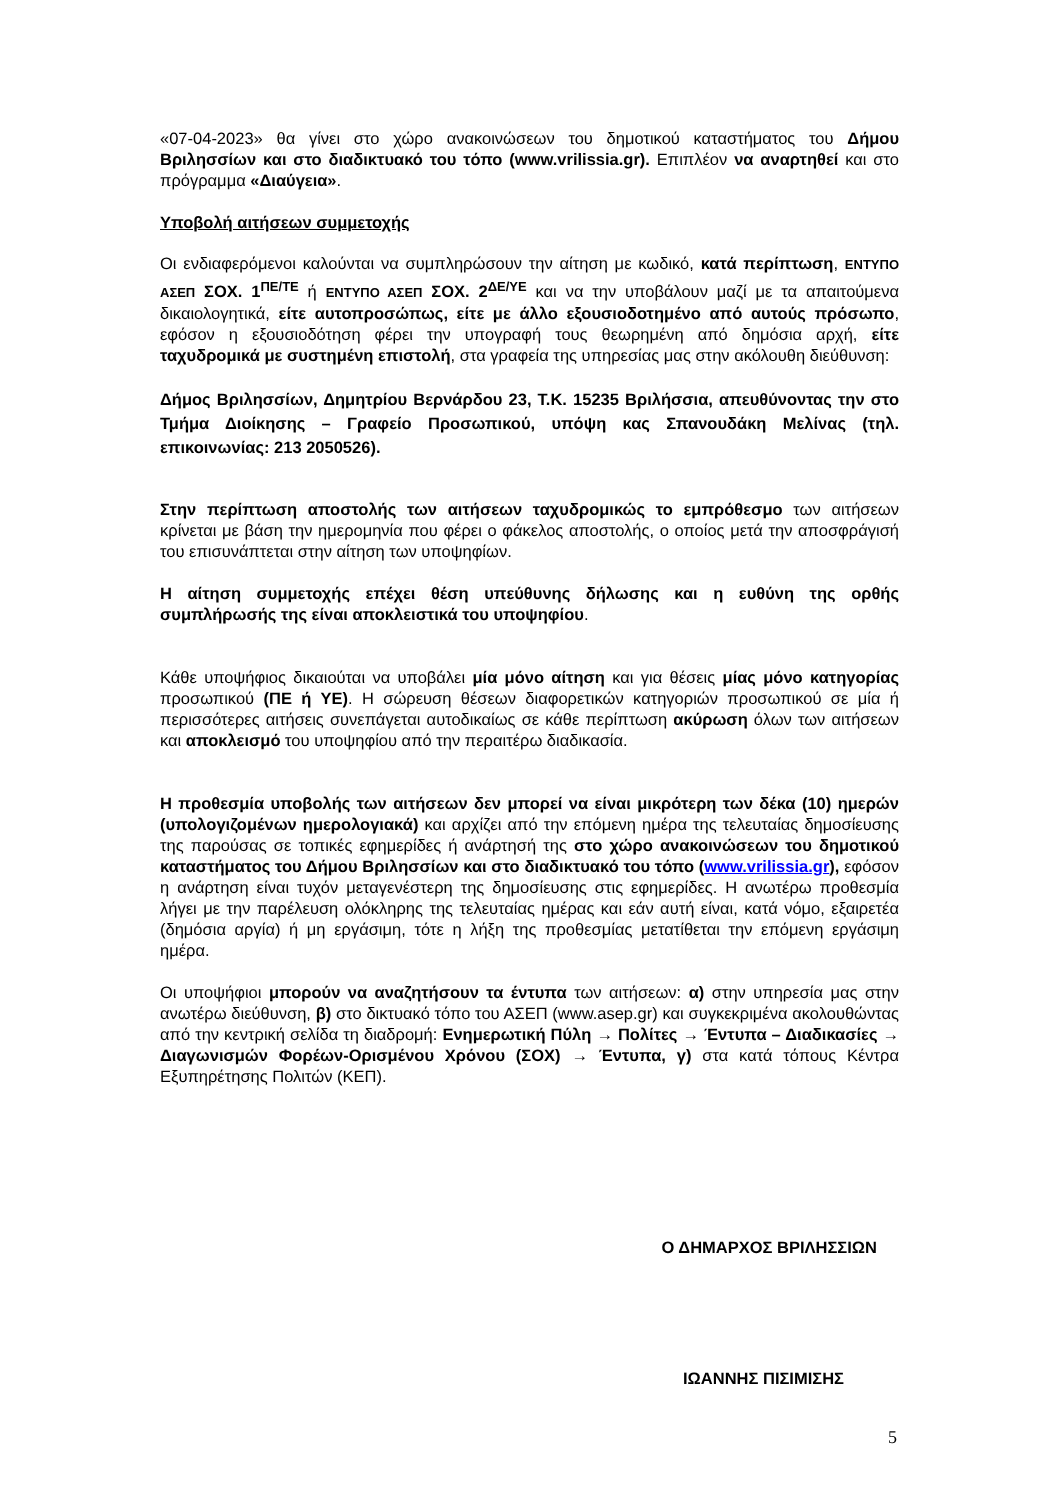«07-04-2023» θα γίνει στο χώρο ανακοινώσεων του δημοτικού καταστήματος του Δήμου Βριλησσίων και στο διαδικτυακό του τόπο (www.vrilissia.gr). Επιπλέον να αναρτηθεί και στο πρόγραμμα «Διαύγεια».
Υποβολή αιτήσεων συμμετοχής
Οι ενδιαφερόμενοι καλούνται να συμπληρώσουν την αίτηση με κωδικό, κατά περίπτωση, ΕΝΤΥΠΟ ΑΣΕΠ ΣΟΧ. 1<sup>ΠΕ/ΤΕ</sup> ή ΕΝΤΥΠΟ ΑΣΕΠ ΣΟΧ. 2<sup>ΔΕ/ΥΕ</sup> και να την υποβάλουν μαζί με τα απαιτούμενα δικαιολογητικά, είτε αυτοπροσώπως, είτε με άλλο εξουσιοδοτημένο από αυτούς πρόσωπο, εφόσον η εξουσιοδότηση φέρει την υπογραφή τους θεωρημένη από δημόσια αρχή, είτε ταχυδρομικά με συστημένη επιστολή, στα γραφεία της υπηρεσίας μας στην ακόλουθη διεύθυνση:
Δήμος Βριλησσίων, Δημητρίου Βερνάρδου 23, Τ.Κ. 15235 Βριλήσσια, απευθύνοντας την στο Τμήμα Διοίκησης – Γραφείο Προσωπικού, υπόψη κας Σπανουδάκη Μελίνας (τηλ. επικοινωνίας: 213 2050526).
Στην περίπτωση αποστολής των αιτήσεων ταχυδρομικώς το εμπρόθεσμο των αιτήσεων κρίνεται με βάση την ημερομηνία που φέρει ο φάκελος αποστολής, ο οποίος μετά την αποσφράγισή του επισυνάπτεται στην αίτηση των υποψηφίων.
Η αίτηση συμμετοχής επέχει θέση υπεύθυνης δήλωσης και η ευθύνη της ορθής συμπλήρωσής της είναι αποκλειστικά του υποψηφίου.
Κάθε υποψήφιος δικαιούται να υποβάλει μία μόνο αίτηση και για θέσεις μίας μόνο κατηγορίας προσωπικού (ΠΕ ή ΥΕ). Η σώρευση θέσεων διαφορετικών κατηγοριών προσωπικού σε μία ή περισσότερες αιτήσεις συνεπάγεται αυτοδικαίως σε κάθε περίπτωση ακύρωση όλων των αιτήσεων και αποκλεισμό του υποψηφίου από την περαιτέρω διαδικασία.
Η προθεσμία υποβολής των αιτήσεων δεν μπορεί να είναι μικρότερη των δέκα (10) ημερών (υπολογιζομένων ημερολογιακά) και αρχίζει από την επόμενη ημέρα της τελευταίας δημοσίευσης της παρούσας σε τοπικές εφημερίδες ή ανάρτησή της στο χώρο ανακοινώσεων του δημοτικού καταστήματος του Δήμου Βριλησσίων και στο διαδικτυακό του τόπο (www.vrilissia.gr), εφόσον η ανάρτηση είναι τυχόν μεταγενέστερη της δημοσίευσης στις εφημερίδες. Η ανωτέρω προθεσμία λήγει με την παρέλευση ολόκληρης της τελευταίας ημέρας και εάν αυτή είναι, κατά νόμο, εξαιρετέα (δημόσια αργία) ή μη εργάσιμη, τότε η λήξη της προθεσμίας μετατίθεται την επόμενη εργάσιμη ημέρα.
Οι υποψήφιοι μπορούν να αναζητήσουν τα έντυπα των αιτήσεων: α) στην υπηρεσία μας στην ανωτέρω διεύθυνση, β) στο δικτυακό τόπο του ΑΣΕΠ (www.asep.gr) και συγκεκριμένα ακολουθώντας από την κεντρική σελίδα τη διαδρομή: Ενημερωτική Πύλη → Πολίτες → Έντυπα – Διαδικασίες → Διαγωνισμών Φορέων-Ορισμένου Χρόνου (ΣΟΧ) → Έντυπα, γ) στα κατά τόπους Κέντρα Εξυπηρέτησης Πολιτών (ΚΕΠ).
Ο ΔΗΜΑΡΧΟΣ ΒΡΙΛΗΣΣΙΩΝ
ΙΩΑΝΝΗΣ ΠΙΣΙΜΙΣΗΣ
5